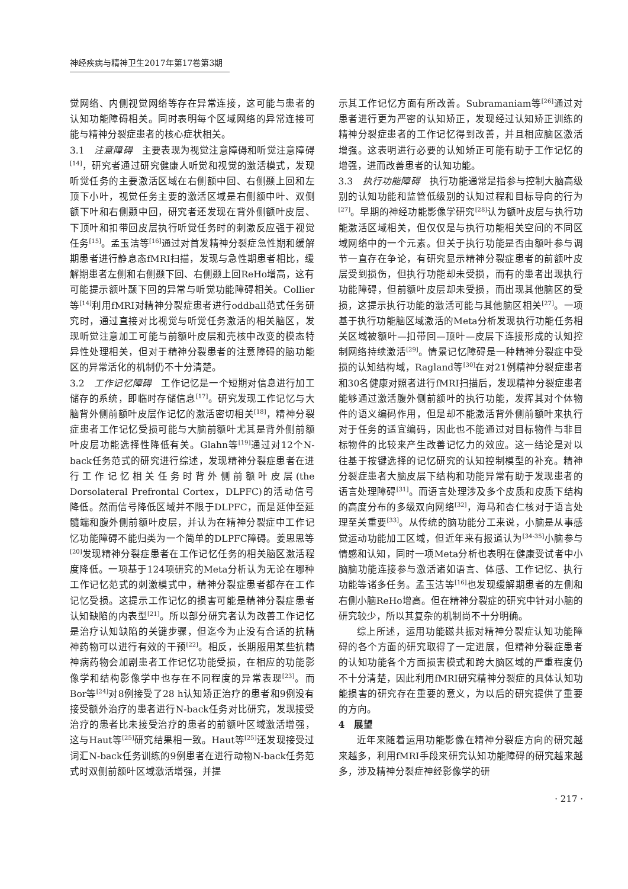神经疾病与精神卫生2017年第17卷第3期
觉网络、内侧视觉网络等存在异常连接，这可能与患者的认知功能障碍相关。同时表明每个区域网络的异常连接可能与精神分裂症患者的核心症状相关。
3.1　注意障碍　主要表现为视觉注意障碍和听觉注意障碍<sup>[14]</sup>，研究者通过研究健康人听觉和视觉的激活模式，发现听觉任务的主要激活区域在右侧额中回、右侧颞上回和左顶下小叶，视觉任务主要的激活区域是右侧额中叶、双侧额下叶和右侧颞中回，研究者还发现在背外侧额叶皮层、下顶叶和扣带回皮层执行听觉任务时的刺激反应强于视觉任务<sup>[15]</sup>。孟玉洁等<sup>[16]</sup>通过对首发精神分裂症急性期和缓解期患者进行静息态fMRI扫描，发现与急性期患者相比，缓解期患者左侧和右侧颞下回、右侧颞上回ReHo增高，这有可能提示额叶颞下回的异常与听觉功能障碍相关。Collier等<sup>[14]</sup>利用fMRI对精神分裂症患者进行oddball范式任务研究时，通过直接对比视觉与听觉任务激活的相关脑区，发现听觉注意加工可能与前额叶皮层和壳核中改变的模态特异性处理相关，但对于精神分裂患者的注意障碍的脑功能区的异常活化的机制仍不十分清楚。
3.2　工作记忆障碍　工作记忆是一个短期对信息进行加工储存的系统，即临时存储信息<sup>[17]</sup>。研究发现工作记忆与大脑背外侧前额叶皮层作记忆的激活密切相关<sup>[18]</sup>，精神分裂症患者工作记忆受损可能与大脑前额叶尤其是背外侧前额叶皮层功能选择性降低有关。Glahn等<sup>[19]</sup>通过对12个N-back任务范式的研究进行综述，发现精神分裂症患者在进行工作记忆相关任务时背外侧前额叶皮层(the Dorsolateral Prefrontal Cortex，DLPFC)的活动信号降低。然而信号降低区域并不限于DLPFC，而是延伸至延髓端和腹外侧前额叶皮层，并认为在精神分裂症中工作记忆功能障碍不能归类为一个简单的DLPFC障碍。姜思思等<sup>[20]</sup>发现精神分裂症患者在工作记忆任务的相关脑区激活程度降低。一项基于124项研究的Meta分析认为无论在哪种工作记忆范式的刺激模式中，精神分裂症患者都存在工作记忆受损。这提示工作记忆的损害可能是精神分裂症患者认知缺陷的内表型<sup>[21]</sup>。所以部分研究者认为改善工作记忆是治疗认知缺陷的关键步骤，但迄今为止没有合适的抗精神药物可以进行有效的干预<sup>[22]</sup>。相反，长期服用某些抗精神病药物会加剧患者工作记忆功能受损，在相应的功能影像学和结构影像学中也存在不同程度的异常表现<sup>[23]</sup>。而Bor等<sup>[24]</sup>对8例接受了28 h认知矫正治疗的患者和9例没有接受额外治疗的患者进行N-back任务对比研究，发现接受治疗的患者比未接受治疗的患者的前额叶区域激活增强，这与Haut等<sup>[25]</sup>研究结果相一致。Haut等<sup>[25]</sup>还发现接受过词汇N-back任务训练的9例患者在进行动物N-back任务范式时双侧前额叶区域激活增强，并提
示其工作记忆方面有所改善。Subramaniam等<sup>[26]</sup>通过对患者进行更为严密的认知矫正，发现经过认知矫正训练的精神分裂症患者的工作记忆得到改善，并且相应脑区激活增强。这表明进行必要的认知矫正可能有助于工作记忆的增强，进而改善患者的认知功能。
3.3　执行功能障碍　执行功能通常是指参与控制大脑高级别的认知功能和监管低级别的认知过程和目标导向的行为<sup>[27]</sup>。早期的神经功能影像学研究<sup>[28]</sup>认为额叶皮层与执行功能激活区域相关，但仅仅是与执行功能相关空间的不同区域网络中的一个元素。但关于执行功能是否由额叶参与调节一直存在争论，有研究显示精神分裂症患者的前额叶皮层受到损伤，但执行功能却未受损，而有的患者出现执行功能障碍，但前额叶皮层却未受损，而出现其他脑区的受损，这提示执行功能的激活可能与其他脑区相关<sup>[27]</sup>。一项基于执行功能脑区域激活的Meta分析发现执行功能任务相关区域被额叶—扣带回—顶叶—皮层下连接形成的认知控制网络持续激活<sup>[29]</sup>。情景记忆障碍是一种精神分裂症中受损的认知结构域，Ragland等<sup>[30]</sup>在对21例精神分裂症患者和30名健康对照者进行fMRI扫描后，发现精神分裂症患者能够通过激活腹外侧前额叶的执行功能，发挥其对个体物件的语义编码作用，但是却不能激活背外侧前额叶来执行对于任务的适宜编码，因此也不能通过对目标物件与非目标物件的比较来产生改善记忆力的效应。这一结论是对以往基于按键选择的记忆研究的认知控制模型的补充。精神分裂症患者大脑皮层下结构和功能异常有助于发现患者的语言处理障碍<sup>[31]</sup>。而语言处理涉及多个皮质和皮质下结构的高度分布的多级双向网络<sup>[32]</sup>，海马和杏仁核对于语言处理至关重要<sup>[33]</sup>。从传统的脑功能分工来说，小脑是从事感觉运动功能加工区域，但近年来有报道认为<sup>[34-35]</sup>小脑参与情感和认知，同时一项Meta分析也表明在健康受试者中小脑脑功能连接参与激活诸如语言、体感、工作记忆、执行功能等诸多任务。孟玉洁等<sup>[16]</sup>也发现缓解期患者的左侧和右侧小脑ReHo增高。但在精神分裂症的研究中针对小脑的研究较少，所以其复杂的机制尚不十分明确。
综上所述，运用功能磁共振对精神分裂症认知功能障碍的各个方面的研究取得了一定进展，但精神分裂症患者的认知功能各个方面损害模式和跨大脑区域的严重程度仍不十分清楚，因此利用fMRI研究精神分裂症的具体认知功能损害的研究存在重要的意义，为以后的研究提供了重要的方向。
4　展望
近年来随着运用功能影像在精神分裂症方向的研究越来越多，利用fMRI手段来研究认知功能障碍的研究越来越多，涉及精神分裂症神经影像学的研
· 217 ·